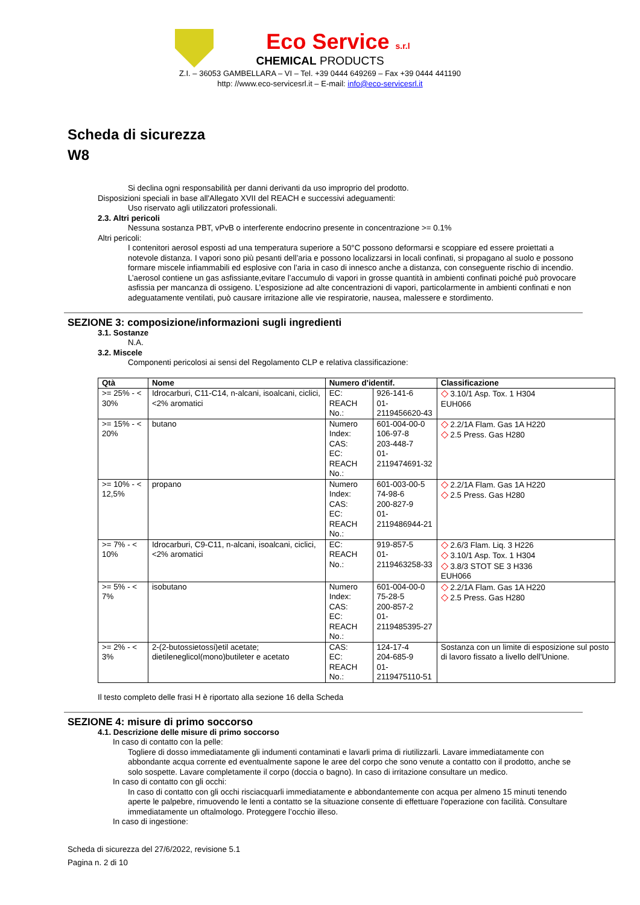Eco Service s.r.l
CHEMICAL PRODUCTS
Z.I. – 36053 GAMBELLARA – VI – Tel. +39 0444 649269 – Fax +39 0444 441190
http: //www.eco-servicesrl.it – E-mail: info@eco-servicesrl.it
Scheda di sicurezza
W8
Si declina ogni responsabilità per danni derivanti da uso improprio del prodotto.
Disposizioni speciali in base all'Allegato XVII del REACH e successivi adeguamenti:
Uso riservato agli utilizzatori professionali.
2.3. Altri pericoli
Nessuna sostanza PBT, vPvB o interferente endocrino presente in concentrazione >= 0.1%
Altri pericoli:
I contenitori aerosol esposti ad una temperatura superiore a 50°C possono deformarsi e scoppiare ed essere proiettati a notevole distanza. I vapori sono più pesanti dell’aria e possono localizzarsi in locali confinati, si propagano al suolo e possono formare miscele infiammabili ed esplosive con l’aria in caso di innesco anche a distanza, con conseguente rischio di incendio. L’aerosol contiene un gas asfissiante,evitare l’accumulo di vapori in grosse quantità in ambienti confinati poiché può provocare asfissia per mancanza di ossigeno. L’esposizione ad alte concentrazioni di vapori, particolarmente in ambienti confinati e non adeguatamente ventilati, può causare irritazione alle vie respiratorie, nausea, malessere e stordimento.
SEZIONE 3: composizione/informazioni sugli ingredienti
3.1. Sostanze
N.A.
3.2. Miscele
Componenti pericolosi ai sensi del Regolamento CLP e relativa classificazione:
| Qtà | Nome | Numero d'identif. | | Classificazione |
| --- | --- | --- | --- | --- |
| >= 25% - < 30% | Idrocarburi, C11-C14, n-alcani, isoalcani, ciclici, <2% aromatici | EC: REACH No.: | 926-141-6 01-2119456620-43 | ◇ 3.10/1 Asp. Tox. 1 H304 EUH066 |
| >= 15% - < 20% | butano | Numero Index: CAS: EC: REACH No.: | 601-004-00-0 106-97-8 203-448-7 01-2119474691-32 | ◇ 2.2/1A Flam. Gas 1A H220 ◇ 2.5 Press. Gas H280 |
| >= 10% - < 12,5% | propano | Numero Index: CAS: EC: REACH No.: | 601-003-00-5 74-98-6 200-827-9 01-2119486944-21 | ◇ 2.2/1A Flam. Gas 1A H220 ◇ 2.5 Press. Gas H280 |
| >= 7% - < 10% | Idrocarburi, C9-C11, n-alcani, isoalcani, ciclici, <2% aromatici | EC: REACH No.: | 919-857-5 01-2119463258-33 | ◇ 2.6/3 Flam. Liq. 3 H226 ◇ 3.10/1 Asp. Tox. 1 H304 ◇ 3.8/3 STOT SE 3 H336 EUH066 |
| >= 5% - < 7% | isobutano | Numero Index: CAS: EC: REACH No.: | 601-004-00-0 75-28-5 200-857-2 01-2119485395-27 | ◇ 2.2/1A Flam. Gas 1A H220 ◇ 2.5 Press. Gas H280 |
| >= 2% - < 3% | 2-(2-butossietossi)etil acetate; dietileneglicol(mono)butileter e acetato | CAS: EC: REACH No.: | 124-17-4 204-685-9 01-2119475110-51 | Sostanza con un limite di esposizione sul posto di lavoro fissato a livello dell'Unione. |
Il testo completo delle frasi H è riportato alla sezione 16 della Scheda
SEZIONE 4: misure di primo soccorso
4.1. Descrizione delle misure di primo soccorso
In caso di contatto con la pelle:
Togliere di dosso immediatamente gli indumenti contaminati e lavarli prima di riutilizzarli. Lavare immediatamente con abbondante acqua corrente ed eventualmente sapone le aree del corpo che sono venute a contatto con il prodotto, anche se solo sospette. Lavare completamente il corpo (doccia o bagno). In caso di irritazione consultare un medico.
In caso di contatto con gli occhi:
In caso di contatto con gli occhi risciacquarli immediatamente e abbondantemente con acqua per almeno 15 minuti tenendo aperte le palpebre, rimuovendo le lenti a contatto se la situazione consente di effettuare l'operazione con facilità. Consultare immediatamente un oftalmologo. Proteggere l’occhio illeso.
In caso di ingestione:
Scheda di sicurezza del 27/6/2022, revisione 5.1
Pagina n. 2 di 10